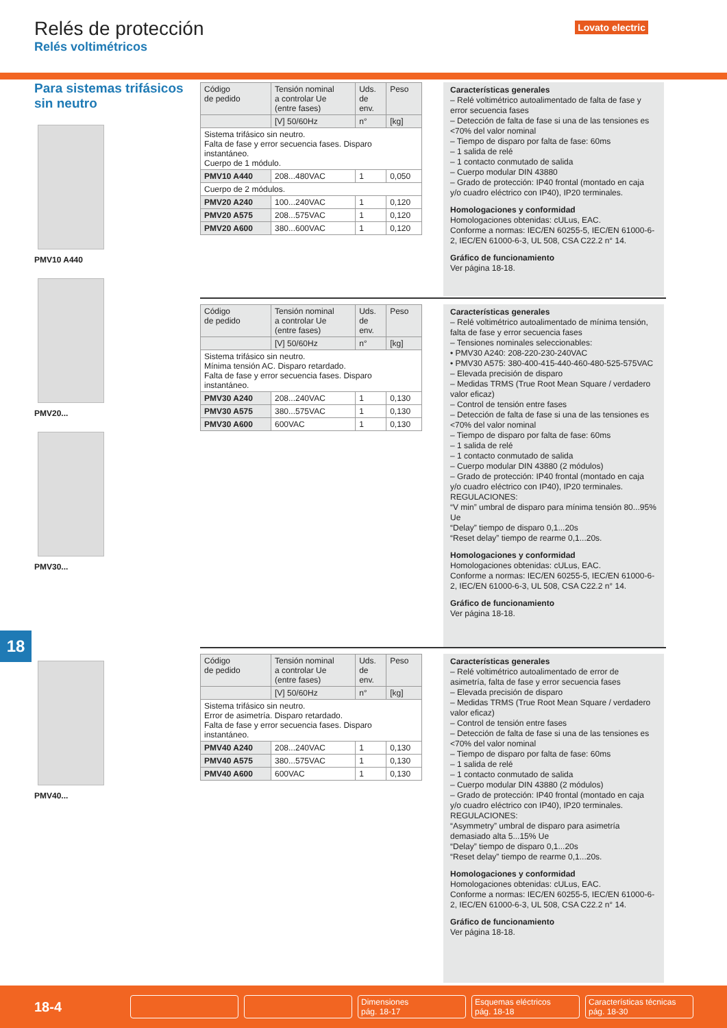Relés de protección
Relés voltimétricos
Lovato electric
Para sistemas trifásicos sin neutro
PMV10 A440
PMV20...
PMV30...
PMV40...
18
| Código de pedido | Tensión nominal a controlar Ue (entre fases) | Uds. de env. | Peso |
| --- | --- | --- | --- |
| | [V] 50/60Hz | n° | [kg] |
| Sistema trifásico sin neutro. Falta de fase y error secuencia fases. Disparo instantáneo. Cuerpo de 1 módulo. | | | |
| PMV10 A440 | 208...480VAC | 1 | 0,050 |
| Cuerpo de 2 módulos. | | | |
| PMV20 A240 | 100...240VAC | 1 | 0,120 |
| PMV20 A575 | 208...575VAC | 1 | 0,120 |
| PMV20 A600 | 380...600VAC | 1 | 0,120 |
Características generales
– Relé voltimétrico autoalimentado de falta de fase y error secuencia fases
– Detección de falta de fase si una de las tensiones es <70% del valor nominal
– Tiempo de disparo por falta de fase: 60ms
– 1 salida de relé
– 1 contacto conmutado de salida
– Cuerpo modular DIN 43880
– Grado de protección: IP40 frontal (montado en caja y/o cuadro eléctrico con IP40), IP20 terminales.
Homologaciones y conformidad
Homologaciones obtenidas: cULus, EAC.
Conforme a normas: IEC/EN 60255-5, IEC/EN 61000-6-2, IEC/EN 61000-6-3, UL 508, CSA C22.2 n° 14.
Gráfico de funcionamiento
Ver página 18-18.
| Código de pedido | Tensión nominal a controlar Ue (entre fases) | Uds. de env. | Peso |
| --- | --- | --- | --- |
| | [V] 50/60Hz | n° | [kg] |
| Sistema trifásico sin neutro. Mínima tensión AC. Disparo retardado. Falta de fase y error secuencia fases. Disparo instantáneo. | | | |
| PMV30 A240 | 208...240VAC | 1 | 0,130 |
| PMV30 A575 | 380...575VAC | 1 | 0,130 |
| PMV30 A600 | 600VAC | 1 | 0,130 |
Características generales
– Relé voltimétrico autoalimentado de mínima tensión, falta de fase y error secuencia fases
– Tensiones nominales seleccionables:
• PMV30 A240: 208-220-230-240VAC
• PMV30 A575: 380-400-415-440-460-480-525-575VAC
– Elevada precisión de disparo
– Medidas TRMS (True Root Mean Square / verdadero valor eficaz)
– Control de tensión entre fases
– Detección de falta de fase si una de las tensiones es <70% del valor nominal
– Tiempo de disparo por falta de fase: 60ms
– 1 salida de relé
– 1 contacto conmutado de salida
– Cuerpo modular DIN 43880 (2 módulos)
– Grado de protección: IP40 frontal (montado en caja y/o cuadro eléctrico con IP40), IP20 terminales.
REGULACIONES:
“V min” umbral de disparo para mínima tensión 80...95% Ue
“Delay” tiempo de disparo 0,1...20s
“Reset delay” tiempo de rearme 0,1...20s.
Homologaciones y conformidad
Homologaciones obtenidas: cULus, EAC.
Conforme a normas: IEC/EN 60255-5, IEC/EN 61000-6-2, IEC/EN 61000-6-3, UL 508, CSA C22.2 n° 14.
Gráfico de funcionamiento
Ver página 18-18.
| Código de pedido | Tensión nominal a controlar Ue (entre fases) | Uds. de env. | Peso |
| --- | --- | --- | --- |
| | [V] 50/60Hz | n° | [kg] |
| Sistema trifásico sin neutro. Error de asimetría. Disparo retardado. Falta de fase y error secuencia fases. Disparo instantáneo. | | | |
| PMV40 A240 | 208...240VAC | 1 | 0,130 |
| PMV40 A575 | 380...575VAC | 1 | 0,130 |
| PMV40 A600 | 600VAC | 1 | 0,130 |
Características generales
– Relé voltimétrico autoalimentado de error de asimetría, falta de fase y error secuencia fases
– Elevada precisión de disparo
– Medidas TRMS (True Root Mean Square / verdadero valor eficaz)
– Control de tensión entre fases
– Detección de falta de fase si una de las tensiones es <70% del valor nominal
– Tiempo de disparo por falta de fase: 60ms
– 1 salida de relé
– 1 contacto conmutado de salida
– Cuerpo modular DIN 43880 (2 módulos)
– Grado de protección: IP40 frontal (montado en caja y/o cuadro eléctrico con IP40), IP20 terminales.
REGULACIONES:
“Asymmetry” umbral de disparo para asimetría demasiado alta 5...15% Ue
“Delay” tiempo de disparo 0,1...20s
“Reset delay” tiempo de rearme 0,1...20s.
Homologaciones y conformidad
Homologaciones obtenidas: cULus, EAC.
Conforme a normas: IEC/EN 60255-5, IEC/EN 61000-6-2, IEC/EN 61000-6-3, UL 508, CSA C22.2 n° 14.
Gráfico de funcionamiento
Ver página 18-18.
18-4
Dimensiones
pág. 18-17
Esquemas eléctricos
pág. 18-18
Características técnicas
pág. 18-30